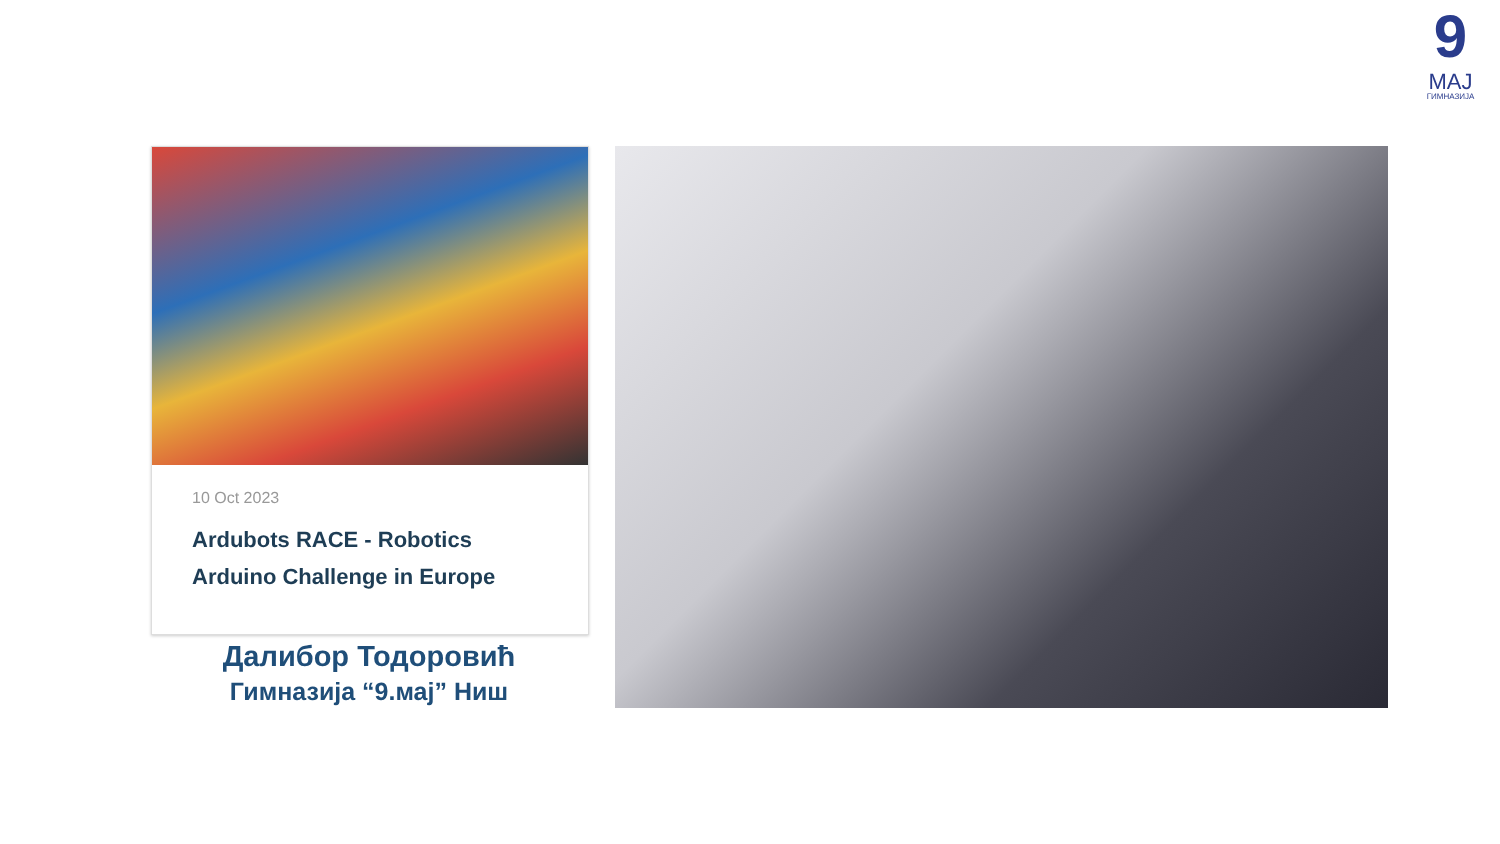9
МАЈ
ГИМНАЗИЈА
10 Oct 2023
Ardubots RACE - Robotics
Arduino Challenge in Europe
Далибор Тодоровић
Гимназија “9.мај” Ниш